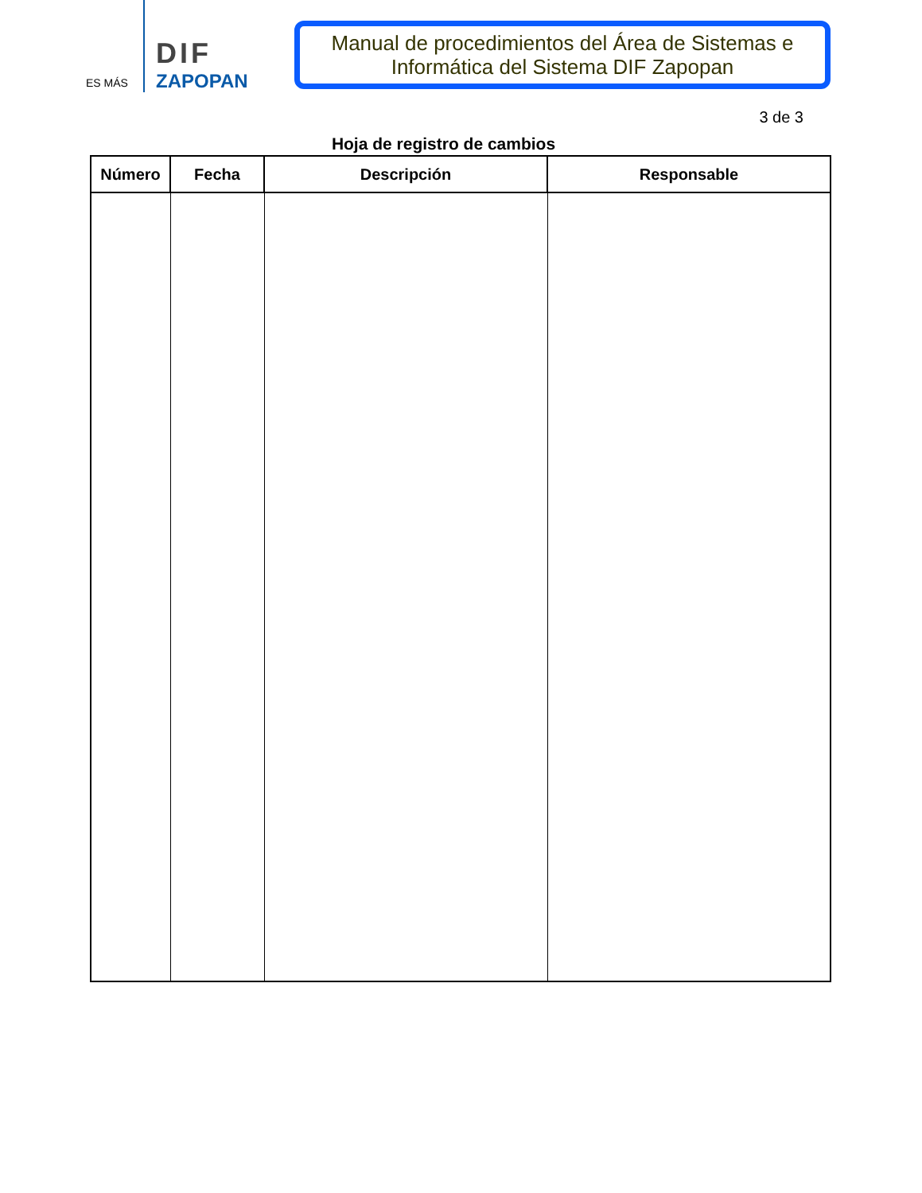ES MÁS
DIF
ZAPOPAN
Manual de procedimientos del Área de Sistemas e Informática del Sistema DIF Zapopan
3 de 3
Hoja de registro de cambios
| Número | Fecha | Descripción | Responsable |
| --- | --- | --- | --- |